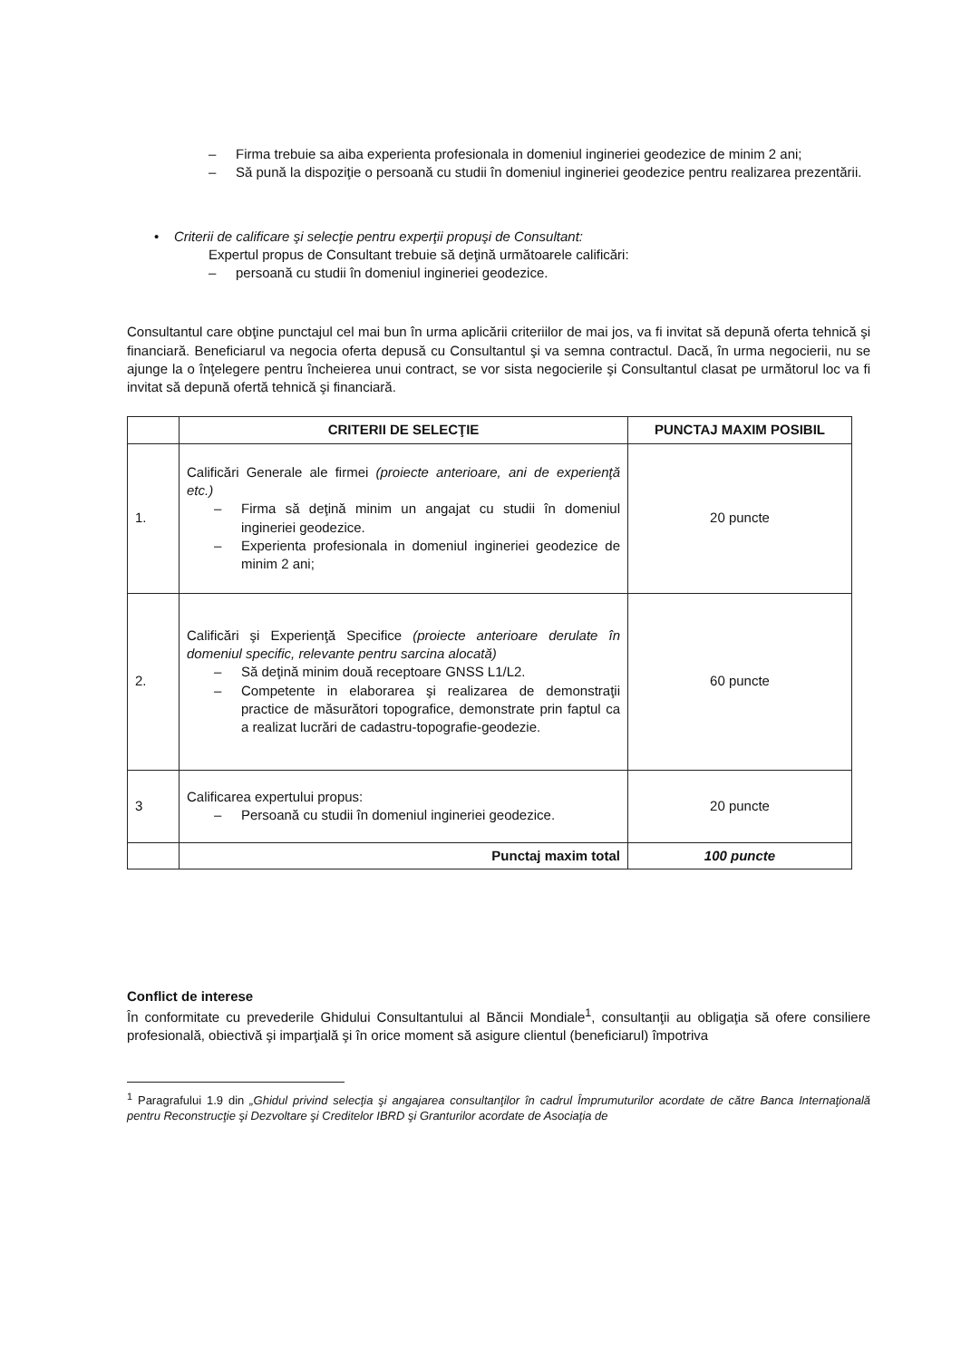– Firma trebuie sa aiba experienta profesionala in domeniul ingineriei geodezice de minim 2 ani;
– Să pună la dispoziţie o persoană cu studii în domeniul ingineriei geodezice pentru realizarea prezentării.
• Criterii de calificare şi selecţie pentru experţii propuşi de Consultant:
Expertul propus de Consultant trebuie să deţină următoarele calificări:
– persoană cu studii în domeniul ingineriei geodezice.
Consultantul care obţine punctajul cel mai bun în urma aplicării criteriilor de mai jos, va fi invitat să depună oferta tehnică şi financiară. Beneficiarul va negocia oferta depusă cu Consultantul şi va semna contractul. Dacă, în urma negocierii, nu se ajunge la o înţelegere pentru încheierea unui contract, se vor sista negocierile şi Consultantul clasat pe următorul loc va fi invitat să depună ofertă tehnică şi financiară.
| | CRITERII DE SELECŢIE | PUNCTAJ MAXIM POSIBIL |
| --- | --- | --- |
| 1. | Calificări Generale ale firmei (proiecte anterioare, ani de experienţă etc.) – Firma să deţină minim un angajat cu studii în domeniul ingineriei geodezice. – Experienta profesionala in domeniul ingineriei geodezice de minim 2 ani; | 20 puncte |
| 2. | Calificări şi Experienţă Specifice (proiecte anterioare derulate în domeniul specific, relevante pentru sarcina alocată) – Să deţină minim două receptoare GNSS L1/L2. – Competente in elaborarea şi realizarea de demonstraţii practice de măsurători topografice, demonstrate prin faptul ca a realizat lucrări de cadastru-topografie-geodezie. | 60 puncte |
| 3 | Calificarea expertului propus: – Persoană cu studii în domeniul ingineriei geodezice. | 20 puncte |
| | Punctaj maxim total | 100 puncte |
Conflict de interese
În conformitate cu prevederile Ghidului Consultantului al Băncii Mondiale<sup>1</sup>, consultanţii au obligaţia să ofere consiliere profesională, obiectivă şi imparţială şi în orice moment să asigure clientul (beneficiarul) împotriva
<sup>1</sup> Paragrafului 1.9 din „Ghidul privind selecţia şi angajarea consultanţilor în cadrul Împrumuturilor acordate de către Banca Internaţională pentru Reconstrucţie şi Dezvoltare şi Creditelor IBRD şi Granturilor acordate de Asociaţia de